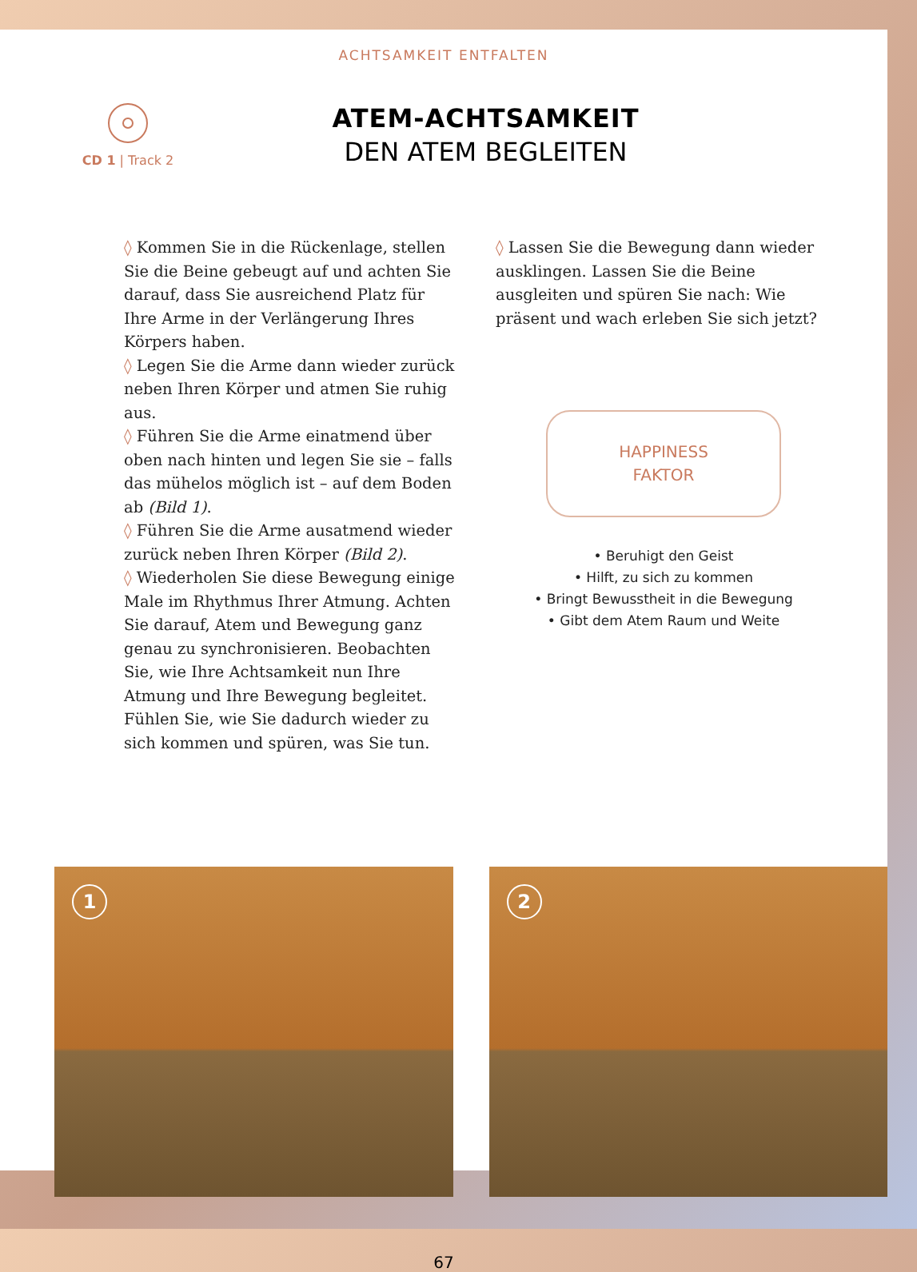ACHTSAMKEIT ENTFALTEN
CD 1 | Track 2
ATEM-ACHTSAMKEIT
DEN ATEM BEGLEITEN
◊ Kommen Sie in die Rückenlage, stellen Sie die Beine gebeugt auf und achten Sie darauf, dass Sie ausreichend Platz für Ihre Arme in der Verlängerung Ihres Körpers haben.
◊ Legen Sie die Arme dann wieder zurück neben Ihren Körper und atmen Sie ruhig aus.
◊ Führen Sie die Arme einatmend über oben nach hinten und legen Sie sie – falls das mühelos möglich ist – auf dem Boden ab (Bild 1).
◊ Führen Sie die Arme ausatmend wieder zurück neben Ihren Körper (Bild 2).
◊ Wiederholen Sie diese Bewegung einige Male im Rhythmus Ihrer Atmung. Achten Sie darauf, Atem und Bewegung ganz genau zu synchronisieren. Beobachten Sie, wie Ihre Achtsamkeit nun Ihre Atmung und Ihre Bewegung begleitet. Fühlen Sie, wie Sie dadurch wieder zu sich kommen und spüren, was Sie tun.
◊ Lassen Sie die Bewegung dann wieder ausklingen. Lassen Sie die Beine ausgleiten und spüren Sie nach: Wie präsent und wach erleben Sie sich jetzt?
HAPPINESS
FAKTOR
• Beruhigt den Geist
• Hilft, zu sich zu kommen
• Bringt Bewusstheit in die Bewegung
• Gibt dem Atem Raum und Weite
1
2
67